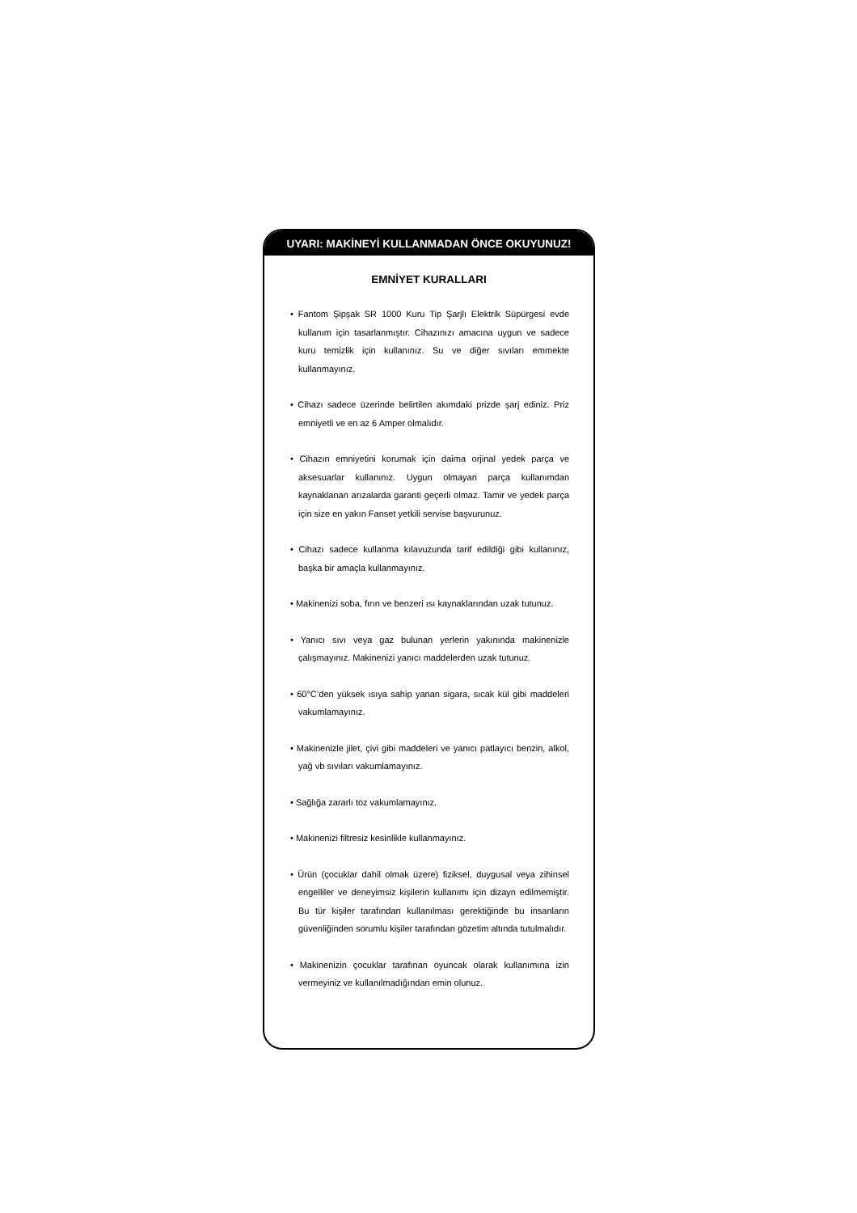UYARI: MAKİNEYİ KULLANMADAN ÖNCE OKUYUNUZ!
EMNİYET KURALLARI
• Fantom Şipşak SR 1000 Kuru Tip Şarjlı Elektrik Süpürgesi evde kullanım için tasarlanmıştır. Cihazınızı amacına uygun ve sadece kuru temizlik için kullanınız. Su ve diğer sıvıları emmekte kullanmayınız.
• Cihazı sadece üzerinde belirtilen akımdaki prizde şarj ediniz. Priz emniyetli ve en az 6 Amper olmalıdır.
• Cihazın emniyetini korumak için daima orjinal yedek parça ve aksesuarlar kullanınız. Uygun olmayan parça kullanımdan kaynaklanan arızalarda garanti geçerli olmaz. Tamir ve yedek parça için size en yakın Fanset yetkili servise başvurunuz.
• Cihazı sadece kullanma kılavuzunda tarif edildiği gibi kullanınız, başka bir amaçla kullanmayınız.
• Makinenizi soba, fırın ve benzeri ısı kaynaklarından uzak tutunuz.
• Yanıcı sıvı veya gaz bulunan yerlerin yakınında makinenizle çalışmayınız. Makinenizi yanıcı maddelerden uzak tutunuz.
• 60°C’den yüksek ısıya sahip yanan sigara, sıcak kül gibi maddeleri vakumlamayınız.
• Makinenizle jilet, çivi gibi maddeleri ve yanıcı patlayıcı benzin, alkol, yağ vb sıvıları vakumlamayınız.
• Sağlığa zararlı toz vakumlamayınız.
• Makinenizi filtresiz kesinlikle kullanmayınız.
• Ürün (çocuklar dahil olmak üzere) fiziksel, duygusal veya zihinsel engelliler ve deneyimsiz kişilerin kullanımı için dizayn edilmemiştir. Bu tür kişiler tarafından kullanılması gerektiğinde bu insanların güvenliğinden sorumlu kişiler tarafından gözetim altında tutulmalıdır.
• Makinenizin çocuklar tarafınan oyuncak olarak kullanımına izin vermeyiniz ve kullanılmadığından emin olunuz.